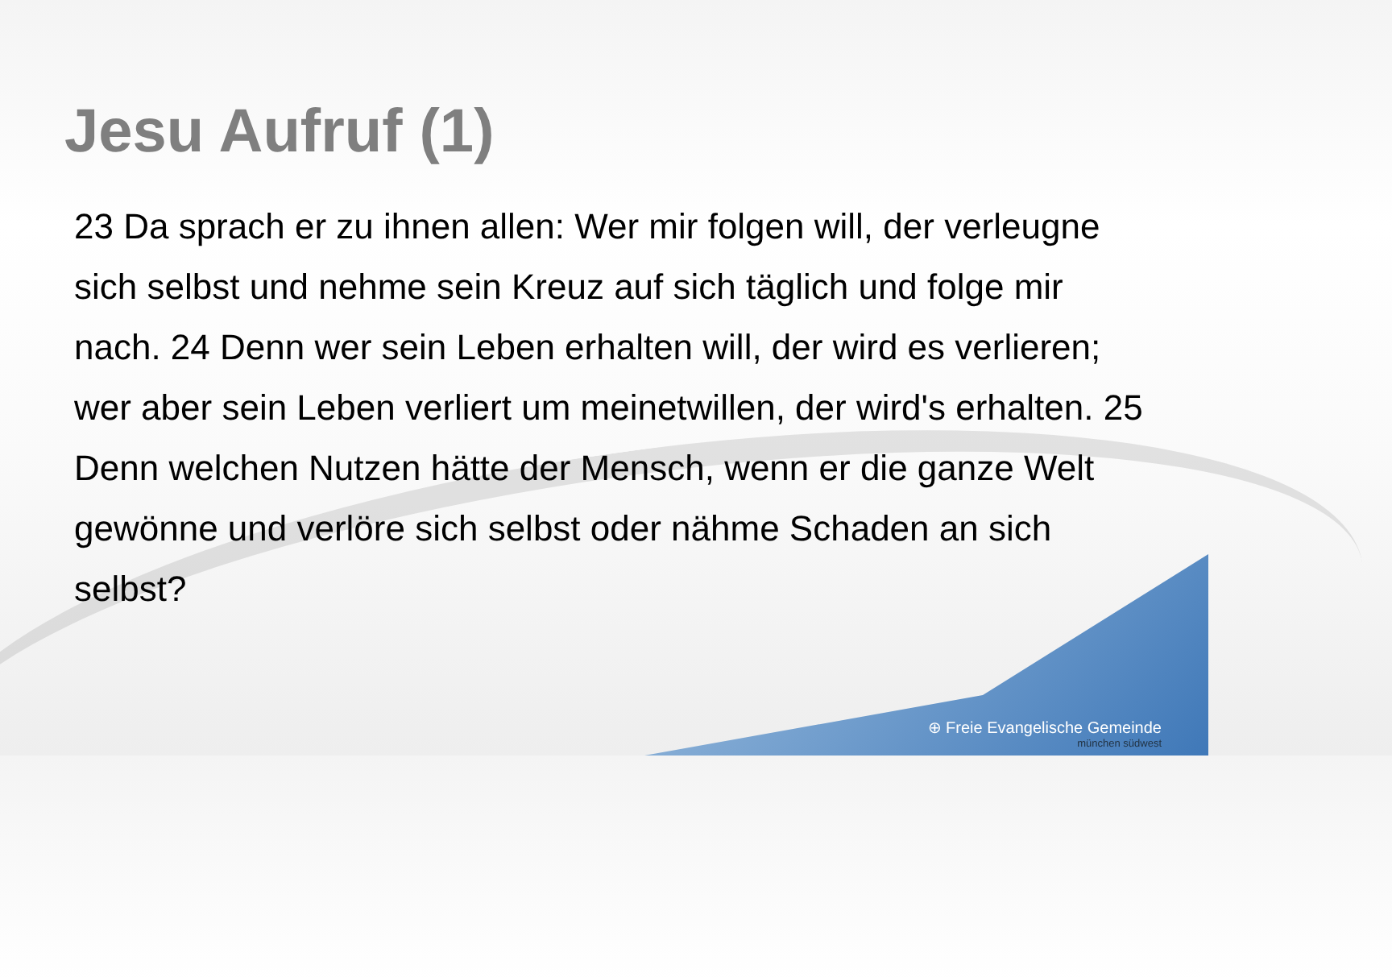Jesu Aufruf (1)
23 Da sprach er zu ihnen allen: Wer mir folgen will, der verleugne sich selbst und nehme sein Kreuz auf sich täglich und folge mir nach. 24 Denn wer sein Leben erhalten will, der wird es verlieren; wer aber sein Leben verliert um meinetwillen, der wird's erhalten. 25 Denn welchen Nutzen hätte der Mensch, wenn er die ganze Welt gewönne und verlöre sich selbst oder nähme Schaden an sich selbst?
⊕ Freie Evangelische Gemeinde
münchen südwest